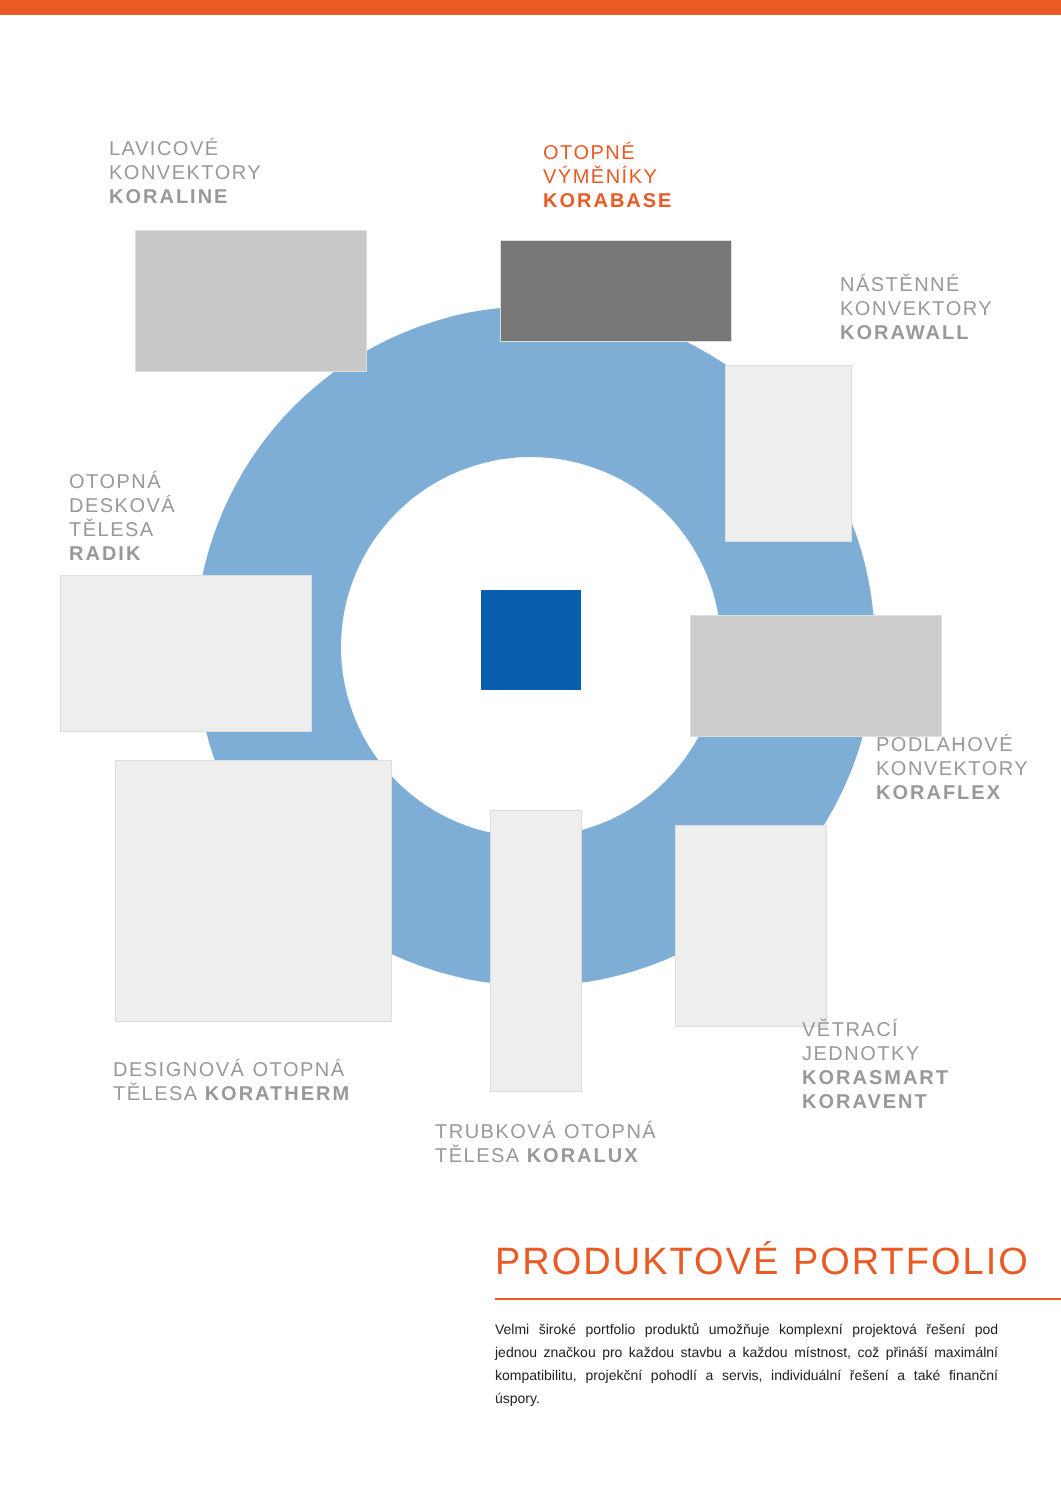LAVICOVÉ
KONVEKTORY
KORALINE
OTOPNÉ
VÝMĚNÍKY
KORABASE
NÁSTĚNNÉ
KONVEKTORY
KORAWALL
OTOPNÁ
DESKOVÁ
TĚLESA
RADIK
PODLAHOVÉ
KONVEKTORY
KORAFLEX
VĚTRACÍ
JEDNOTKY
KORASMART
KORAVENT
DESIGNOVÁ OTOPNÁ
TĚLESA KORATHERM
TRUBKOVÁ OTOPNÁ
TĚLESA KORALUX
PRODUKTOVÉ PORTFOLIO
Velmi široké portfolio produktů umožňuje komplexní projektová řešení pod jednou značkou pro každou stavbu a každou místnost, což přináší maximální kompatibilitu, projekční pohodlí a servis, individuální řešení a také finanční úspory.